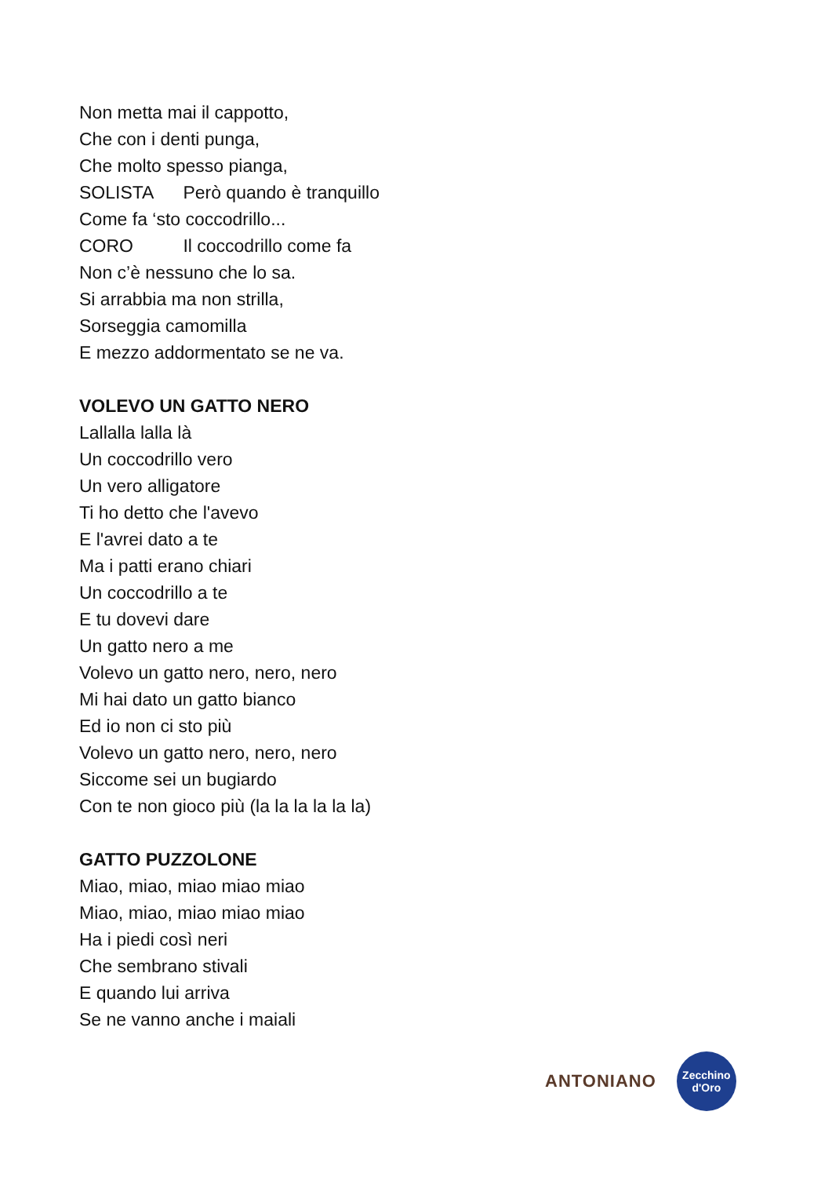Non metta mai il cappotto,
Che con i denti punga,
Che molto spesso pianga,
SOLISTA Però quando è tranquillo
Come fa ‘sto coccodrillo...
CORO Il coccodrillo come fa
Non c’è nessuno che lo sa.
Si arrabbia ma non strilla,
Sorseggia camomilla
E mezzo addormentato se ne va.
VOLEVO UN GATTO NERO
Lallalla lalla là
Un coccodrillo vero
Un vero alligatore
Ti ho detto che l'avevo
E l'avrei dato a te
Ma i patti erano chiari
Un coccodrillo a te
E tu dovevi dare
Un gatto nero a me
Volevo un gatto nero, nero, nero
Mi hai dato un gatto bianco
Ed io non ci sto più
Volevo un gatto nero, nero, nero
Siccome sei un bugiardo
Con te non gioco più (la la la la la la)
GATTO PUZZOLONE
Miao, miao, miao miao miao
Miao, miao, miao miao miao
Ha i piedi così neri
Che sembrano stivali
E quando lui arriva
Se ne vanno anche i maiali
ANTONIANO
Zecchino
d'Oro